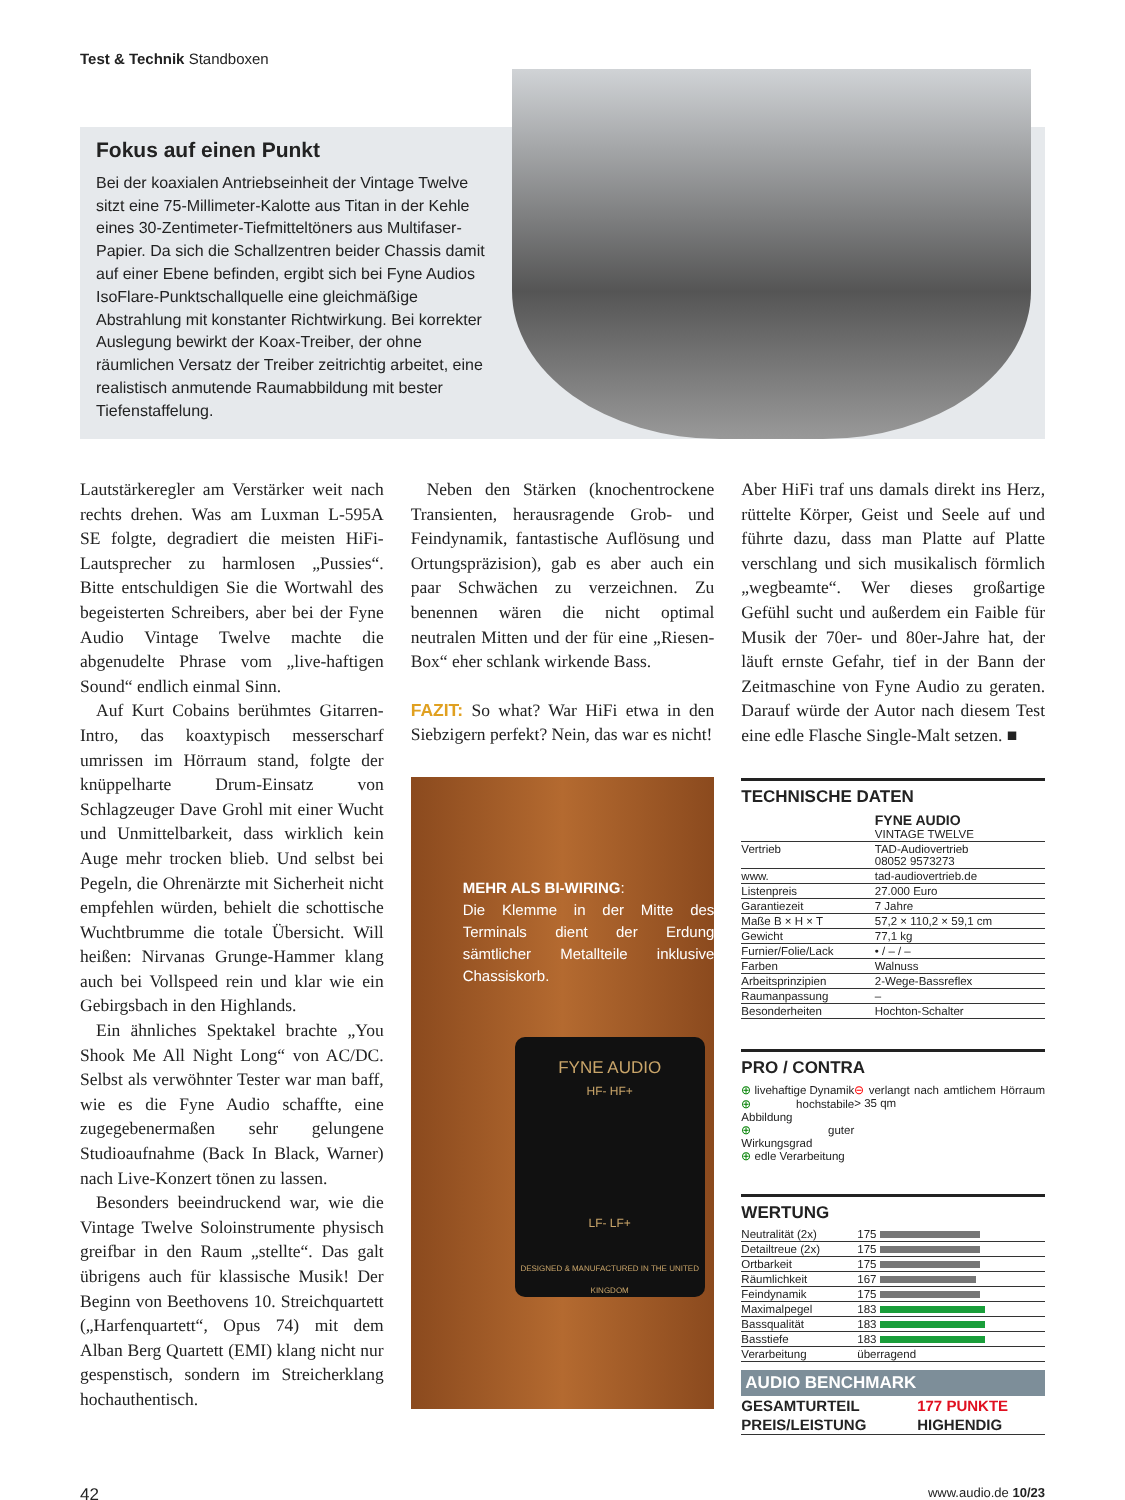Test & Technik Standboxen
Fokus auf einen Punkt
Bei der koaxialen Antriebseinheit der Vintage Twelve sitzt eine 75-Millimeter-Kalotte aus Titan in der Kehle eines 30-Zentimeter-Tiefmitteltöners aus Multifaser-Papier. Da sich die Schallzentren beider Chassis damit auf einer Ebene befinden, ergibt sich bei Fyne Audios IsoFlare-Punktschallquelle eine gleichmäßige Abstrahlung mit konstanter Richtwirkung. Bei korrekter Auslegung bewirkt der Koax-Treiber, der ohne räumlichen Versatz der Treiber zeitrichtig arbeitet, eine realistisch anmutende Raumabbildung mit bester Tiefenstaffelung.
Lautstärkeregler am Verstärker weit nach rechts drehen. Was am Luxman L-595A SE folgte, degradiert die meisten HiFi-Lautsprecher zu harmlosen „Pussies“. Bitte entschuldigen Sie die Wortwahl des begeisterten Schreibers, aber bei der Fyne Audio Vintage Twelve machte die abgenudelte Phrase vom „live-haftigen Sound“ endlich einmal Sinn.
Auf Kurt Cobains berühmtes Gitarren-Intro, das koaxtypisch messerscharf umrissen im Hörraum stand, folgte der knüppelharte Drum-Einsatz von Schlagzeuger Dave Grohl mit einer Wucht und Unmittelbarkeit, dass wirklich kein Auge mehr trocken blieb. Und selbst bei Pegeln, die Ohrenärzte mit Sicherheit nicht empfehlen würden, behielt die schottische Wuchtbrumme die totale Übersicht. Will heißen: Nirvanas Grunge-Hammer klang auch bei Vollspeed rein und klar wie ein Gebirgsbach in den Highlands.
Ein ähnliches Spektakel brachte „You Shook Me All Night Long“ von AC/DC. Selbst als verwöhnter Tester war man baff, wie es die Fyne Audio schaffte, eine zugegebenermaßen sehr gelungene Studioaufnahme (Back In Black, Warner) nach Live-Konzert tönen zu lassen.
Besonders beeindruckend war, wie die Vintage Twelve Soloinstrumente physisch greifbar in den Raum „stellte“. Das galt übrigens auch für klassische Musik! Der Beginn von Beethovens 10. Streichquartett („Harfenquartett“, Opus 74) mit dem Alban Berg Quartett (EMI) klang nicht nur gespenstisch, sondern im Streicherklang hochauthentisch.
Neben den Stärken (knochentrockene Transienten, herausragende Grob- und Feindynamik, fantastische Auflösung und Ortungspräzision), gab es aber auch ein paar Schwächen zu verzeichnen. Zu benennen wären die nicht optimal neutralen Mitten und der für eine „Riesen-Box“ eher schlank wirkende Bass.
FAZIT: So what? War HiFi etwa in den Siebzigern perfekt? Nein, das war es nicht!
MEHR ALS BI-WIRING:
Die Klemme in der Mitte des Terminals dient der Erdung sämtlicher Metallteile inklusive Chassiskorb.
FYNE AUDIO
HF- HF+
LF- LF+
DESIGNED & MANUFACTURED IN THE UNITED KINGDOM
Aber HiFi traf uns damals direkt ins Herz, rüttelte Körper, Geist und Seele auf und führte dazu, dass man Platte auf Platte verschlang und sich musikalisch förmlich „wegbeamte“. Wer dieses großartige Gefühl sucht und außerdem ein Faible für Musik der 70er- und 80er-Jahre hat, der läuft ernste Gefahr, tief in der Bann der Zeitmaschine von Fyne Audio zu geraten. Darauf würde der Autor nach diesem Test eine edle Flasche Single-Malt setzen. ■
TECHNISCHE DATEN
| | FYNE AUDIO VINTAGE TWELVE |
| Vertrieb | TAD-Audiovertrieb 08052 9573273 |
| www. | tad-audiovertrieb.de |
| Listenpreis | 27.000 Euro |
| Garantiezeit | 7 Jahre |
| Maße B × H × T | 57,2 × 110,2 × 59,1 cm |
| Gewicht | 77,1 kg |
| Furnier/Folie/Lack | • / – / – |
| Farben | Walnuss |
| Arbeitsprinzipien | 2-Wege-Bassreflex |
| Raumanpassung | – |
| Besonderheiten | Hochton-Schalter |
PRO / CONTRA
| ⊕ livehaftige Dynamik ⊕ hochstabile Abbildung ⊕ guter Wirkungsgrad ⊕ edle Verarbeitung | ⊖ verlangt nach amtlichem Hörraum > 35 qm |
WERTUNG
| Neutralität (2x) | 175 |
| Detailtreue (2x) | 175 |
| Ortbarkeit | 175 |
| Räumlichkeit | 167 |
| Feindynamik | 175 |
| Maximalpegel | 183 |
| Bassqualität | 183 |
| Basstiefe | 183 |
| Verarbeitung | überragend |
AUDIO BENCHMARK
| GESAMTURTEIL | 177 PUNKTE |
| PREIS/LEISTUNG | HIGHENDIG |
42 www.audio.de 10/23